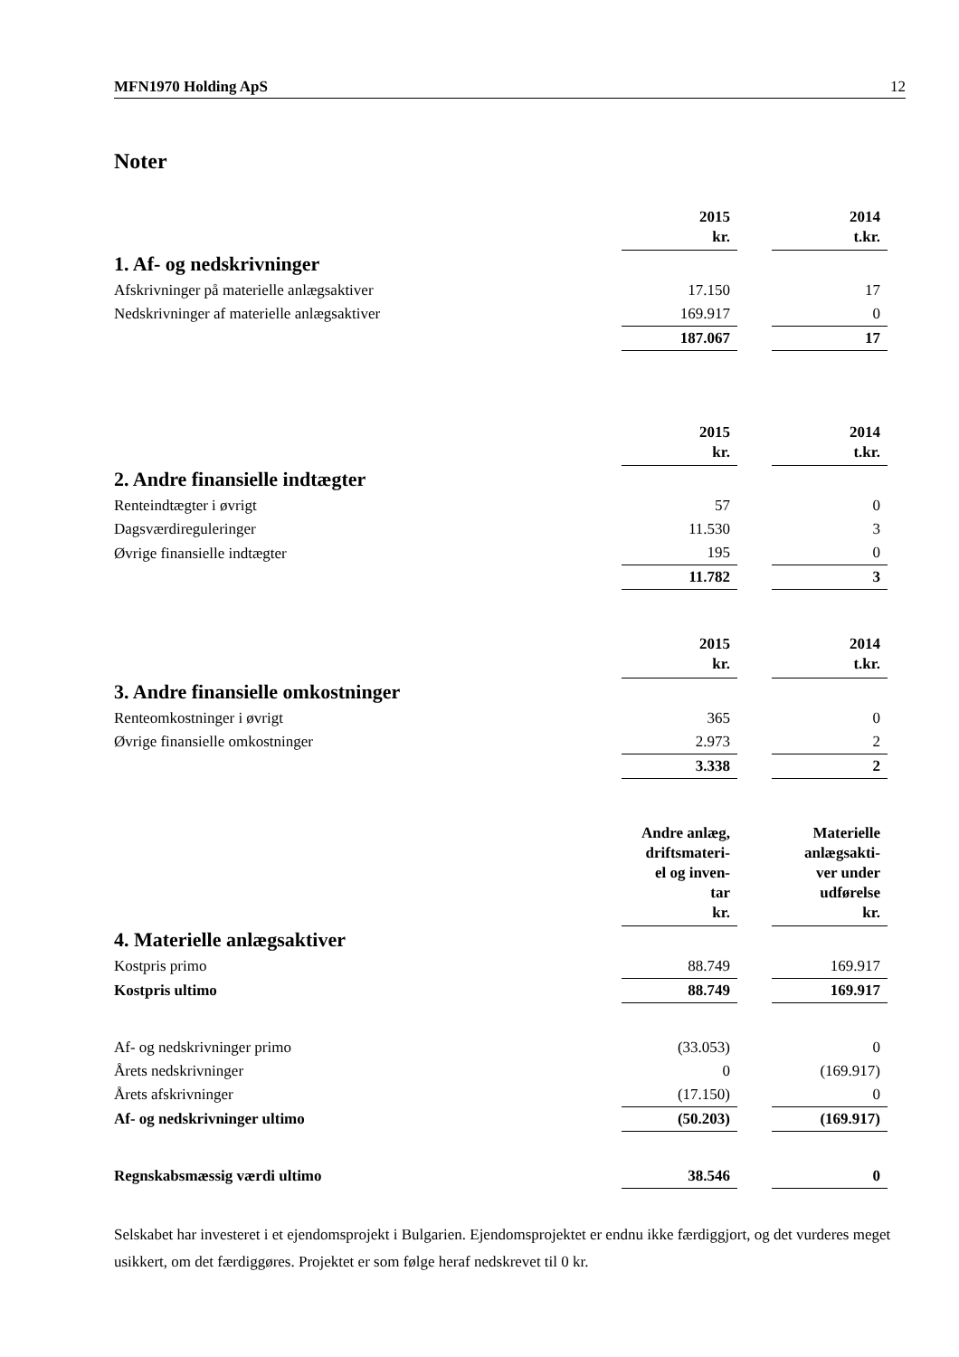MFN1970 Holding ApS 12
Noter
| | 2015 kr. | | 2014 t.kr. |
| --- | --- | --- | --- |
| 1. Af- og nedskrivninger | | | |
| Afskrivninger på materielle anlægsaktiver | 17.150 | | 17 |
| Nedskrivninger af materielle anlægsaktiver | 169.917 | | 0 |
| | 187.067 | | 17 |
| | 2015 kr. | | 2014 t.kr. |
| 2. Andre finansielle indtægter | | | |
| Renteindtægter i øvrigt | 57 | | 0 |
| Dagsværdireguleringer | 11.530 | | 3 |
| Øvrige finansielle indtægter | 195 | | 0 |
| | 11.782 | | 3 |
| | 2015 kr. | | 2014 t.kr. |
| 3. Andre finansielle omkostninger | | | |
| Renteomkostninger i øvrigt | 365 | | 0 |
| Øvrige finansielle omkostninger | 2.973 | | 2 |
| | 3.338 | | 2 |
| | Andre anlæg, driftsmateri- el og inven- tar kr. | | Materielle anlægsakti- ver under udførelse kr. |
| 4. Materielle anlægsaktiver | | | |
| Kostpris primo | 88.749 | | 169.917 |
| Kostpris ultimo | 88.749 | | 169.917 |
| Af- og nedskrivninger primo | (33.053) | | 0 |
| Årets nedskrivninger | 0 | | (169.917) |
| Årets afskrivninger | (17.150) | | 0 |
| Af- og nedskrivninger ultimo | (50.203) | | (169.917) |
| Regnskabsmæssig værdi ultimo | 38.546 | | 0 |
Selskabet har investeret i et ejendomsprojekt i Bulgarien. Ejendomsprojektet er endnu ikke færdiggjort, og det vurderes meget usikkert, om det færdiggøres. Projektet er som følge heraf nedskrevet til 0 kr.